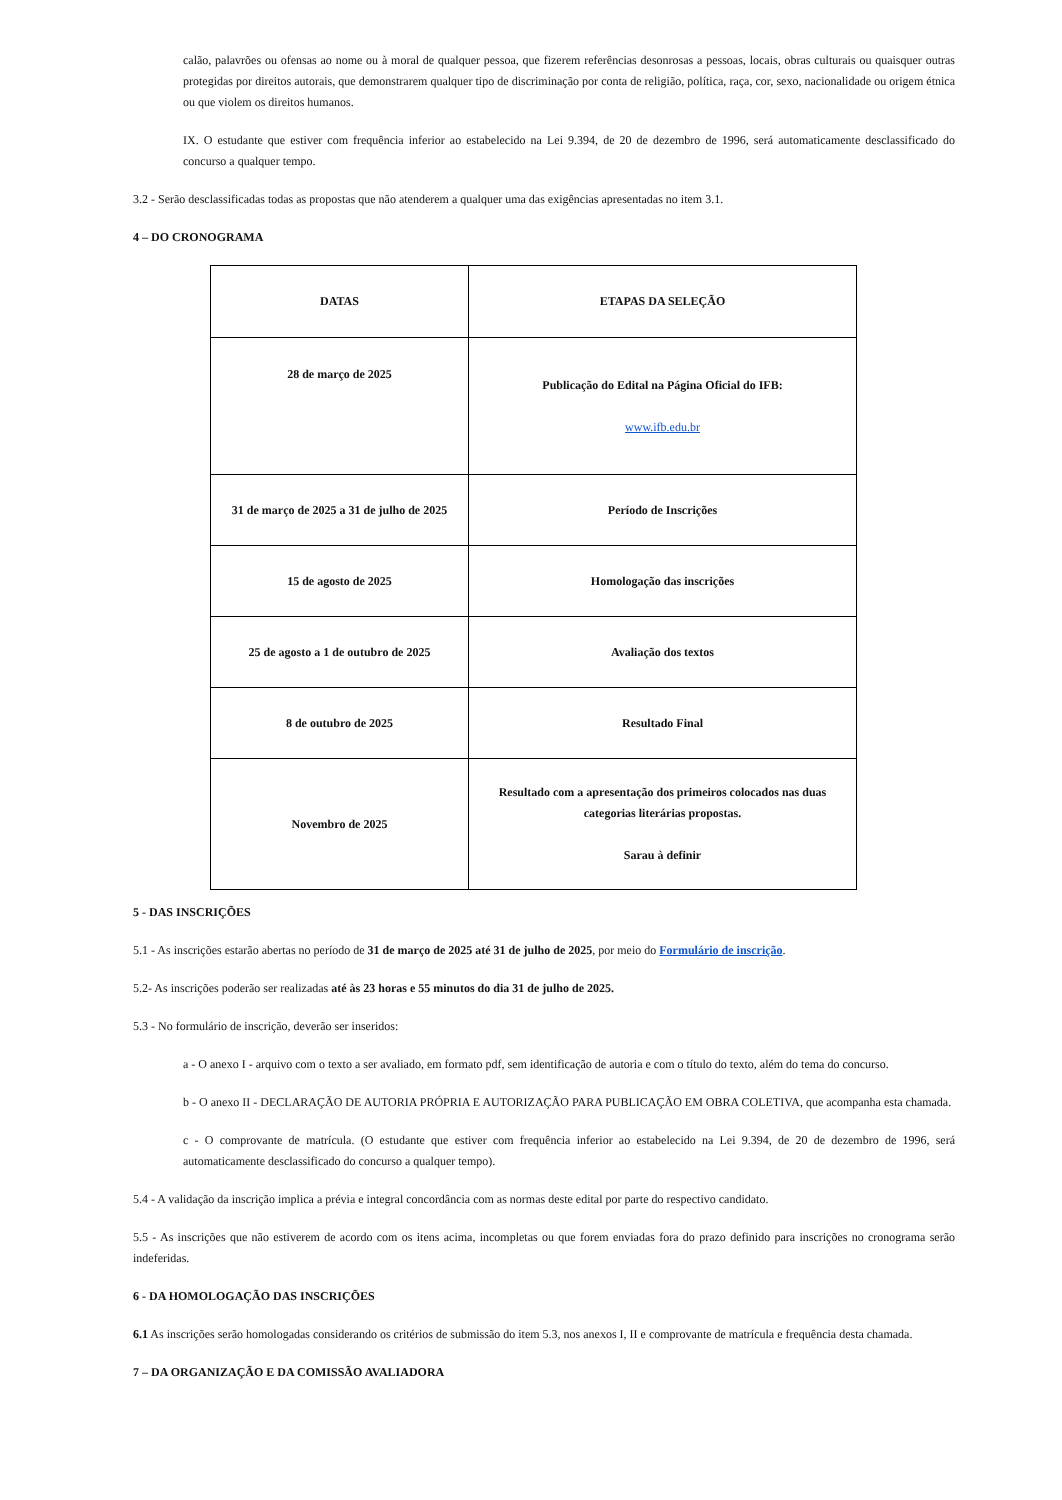calão, palavrões ou ofensas ao nome ou à moral de qualquer pessoa, que fizerem referências desonrosas a pessoas, locais, obras culturais ou quaisquer outras protegidas por direitos autorais, que demonstrarem qualquer tipo de discriminação por conta de religião, política, raça, cor, sexo, nacionalidade ou origem étnica ou que violem os direitos humanos.
IX. O estudante que estiver com frequência inferior ao estabelecido na Lei 9.394, de 20 de dezembro de 1996, será automaticamente desclassificado do concurso a qualquer tempo.
3.2 - Serão desclassificadas todas as propostas que não atenderem a qualquer uma das exigências apresentadas no item 3.1.
4 – DO CRONOGRAMA
| DATAS | ETAPAS DA SELEÇÃO |
| --- | --- |
| 28 de março de 2025 | Publicação do Edital na Página Oficial do IFB: www.ifb.edu.br |
| 31 de março de 2025 a 31 de julho de 2025 | Período de Inscrições |
| 15 de agosto de 2025 | Homologação das inscrições |
| 25 de agosto a 1 de outubro de 2025 | Avaliação dos textos |
| 8 de outubro de 2025 | Resultado Final |
| Novembro de 2025 | Resultado com a apresentação dos primeiros colocados nas duas categorias literárias propostas. Sarau à definir |
5 - DAS INSCRIÇÕES
5.1 - As inscrições estarão abertas no período de 31 de março de 2025 até 31 de julho de 2025, por meio do Formulário de inscrição.
5.2- As inscrições poderão ser realizadas até às 23 horas e 55 minutos do dia 31 de julho de 2025.
5.3 - No formulário de inscrição, deverão ser inseridos:
a - O anexo I - arquivo com o texto a ser avaliado, em formato pdf, sem identificação de autoria e com o título do texto, além do tema do concurso.
b - O anexo II - DECLARAÇÃO DE AUTORIA PRÓPRIA E AUTORIZAÇÃO PARA PUBLICAÇÃO EM OBRA COLETIVA, que acompanha esta chamada.
c - O comprovante de matrícula. (O estudante que estiver com frequência inferior ao estabelecido na Lei 9.394, de 20 de dezembro de 1996, será automaticamente desclassificado do concurso a qualquer tempo).
5.4 - A validação da inscrição implica a prévia e integral concordância com as normas deste edital por parte do respectivo candidato.
5.5 - As inscrições que não estiverem de acordo com os itens acima, incompletas ou que forem enviadas fora do prazo definido para inscrições no cronograma serão indeferidas.
6 - DA HOMOLOGAÇÃO DAS INSCRIÇÕES
6.1 As inscrições serão homologadas considerando os critérios de submissão do item 5.3, nos anexos I, II e comprovante de matrícula e frequência desta chamada.
7 – DA ORGANIZAÇÃO E DA COMISSÃO AVALIADORA